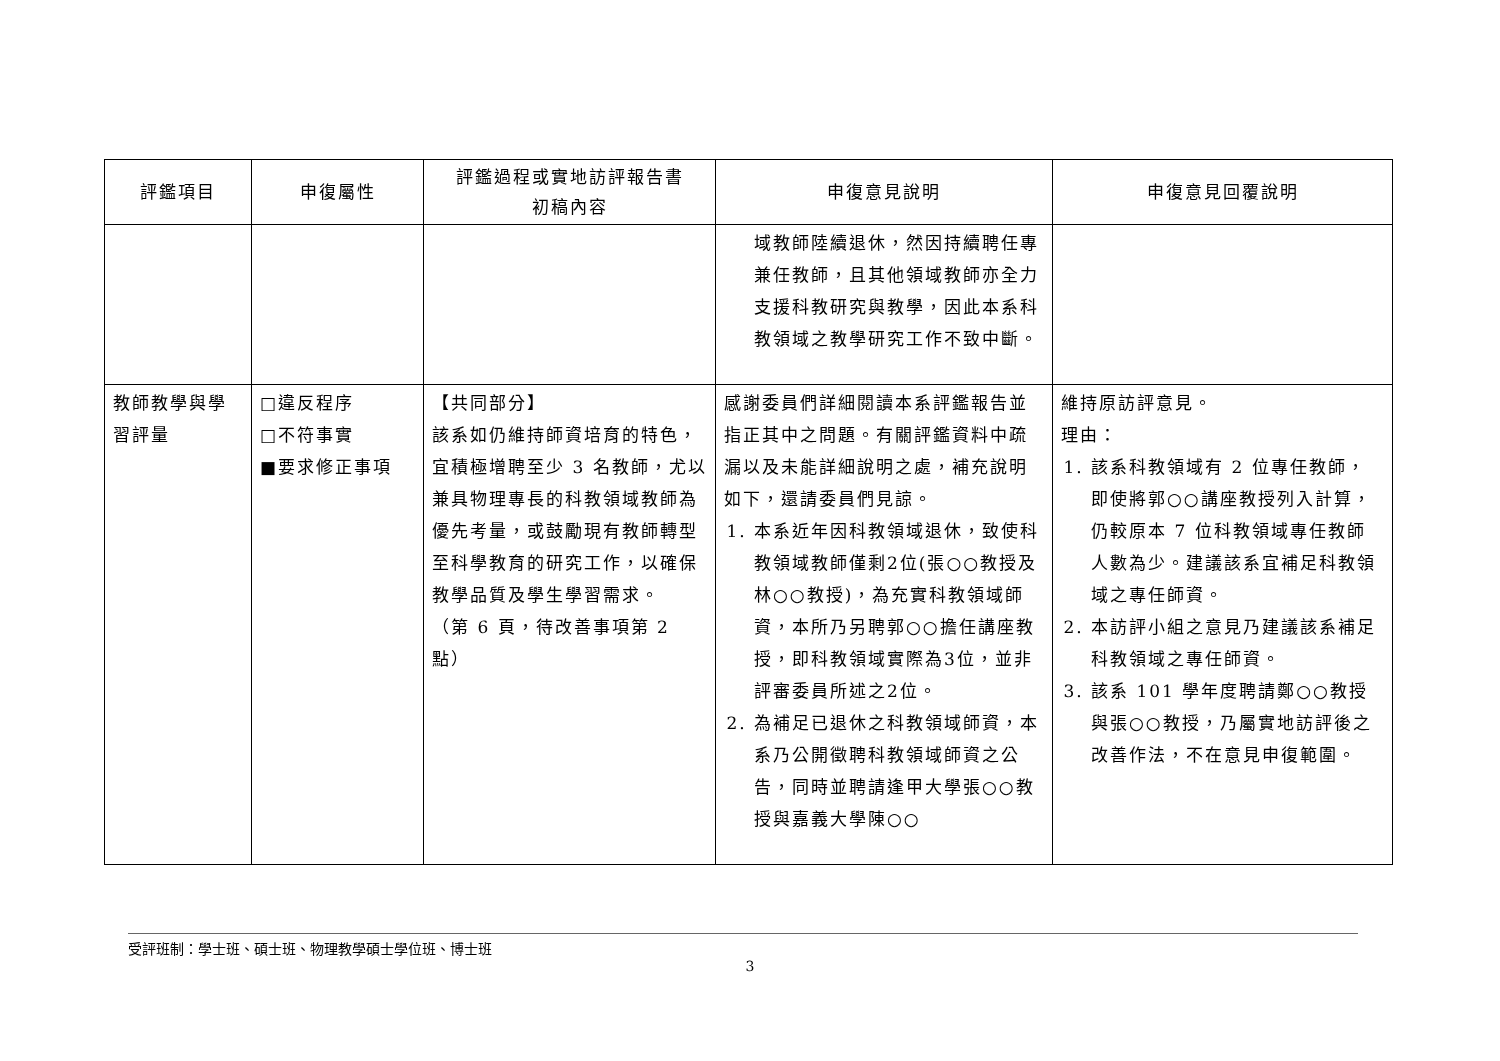| 評鑑項目 | 申復屬性 | 評鑑過程或實地訪評報告書 初稿內容 | 申復意見說明 | 申復意見回覆說明 |
| --- | --- | --- | --- | --- |
| | | | 域教師陸續退休，然因持續聘任專兼任教師，且其他領域教師亦全力支援科教研究與教學，因此本系科教領域之教學研究工作不致中斷。 | |
| 教師教學與學習評量 | □違反程序 □不符事實 ■要求修正事項 | 【共同部分】 該系如仍維持師資培育的特色，宜積極增聘至少 3 名教師，尤以兼具物理專長的科教領域教師為優先考量，或鼓勵現有教師轉型至科學教育的研究工作，以確保教學品質及學生學習需求。 （第 6 頁，待改善事項第 2 點） | 感謝委員們詳細閱讀本系評鑑報告並指正其中之問題。有關評鑑資料中疏漏以及未能詳細說明之處，補充說明如下，還請委員們見諒。 1. 本系近年因科教領域退休，致使科教領域教師僅剩2位(張○○教授及林○○教授)，為充實科教領域師資，本所乃另聘郭○○擔任講座教授，即科教領域實際為3位，並非評審委員所述之2位。 2. 為補足已退休之科教領域師資，本系乃公開徵聘科教領域師資之公告，同時並聘請逢甲大學張○○教授與嘉義大學陳○○ | 維持原訪評意見。 理由： 1. 該系科教領域有 2 位專任教師，即使將郭○○講座教授列入計算，仍較原本 7 位科教領域專任教師人數為少。建議該系宜補足科教領域之專任師資。 2. 本訪評小組之意見乃建議該系補足科教領域之專任師資。 3. 該系 101 學年度聘請鄭○○教授與張○○教授，乃屬實地訪評後之改善作法，不在意見申復範圍。 |
受評班制：學士班、碩士班、物理教學碩士學位班、博士班
3